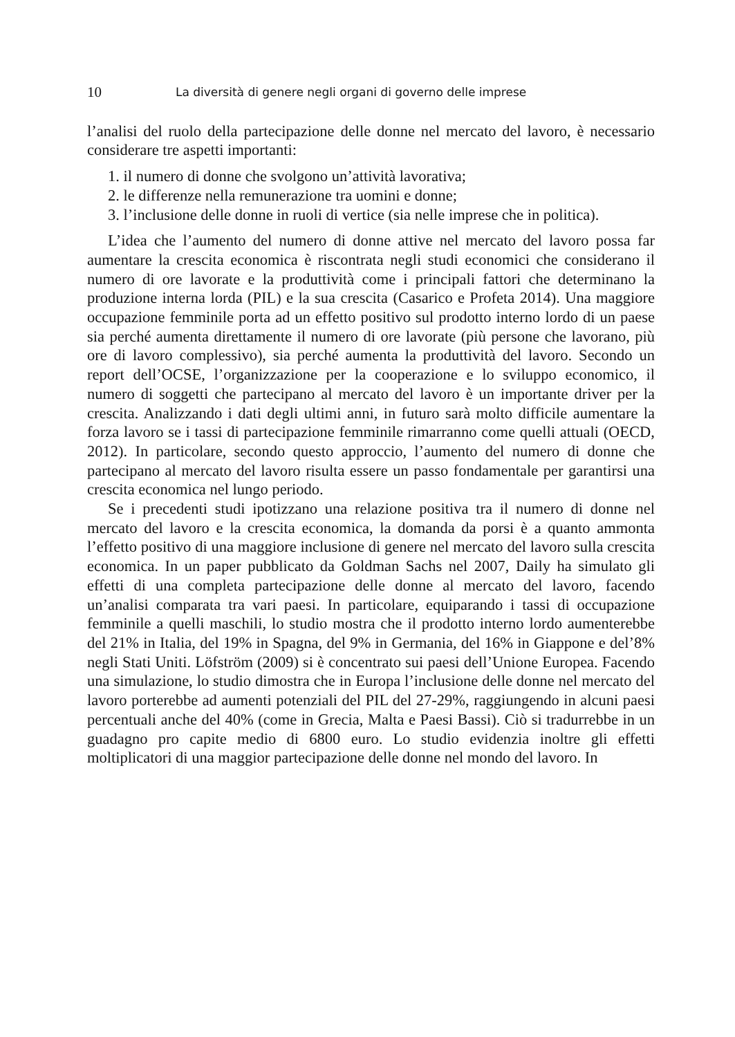10 La diversità di genere negli organi di governo delle imprese
l’analisi del ruolo della partecipazione delle donne nel mercato del lavoro, è necessario considerare tre aspetti importanti:
1. il numero di donne che svolgono un’attività lavorativa;
2. le differenze nella remunerazione tra uomini e donne;
3. l’inclusione delle donne in ruoli di vertice (sia nelle imprese che in politica).
L’idea che l’aumento del numero di donne attive nel mercato del lavoro possa far aumentare la crescita economica è riscontrata negli studi economici che considerano il numero di ore lavorate e la produttività come i principali fattori che determinano la produzione interna lorda (PIL) e la sua crescita (Casarico e Profeta 2014). Una maggiore occupazione femminile porta ad un effetto positivo sul prodotto interno lordo di un paese sia perché aumenta direttamente il numero di ore lavorate (più persone che lavorano, più ore di lavoro complessivo), sia perché aumenta la produttività del lavoro. Secondo un report dell’OCSE, l’organizzazione per la cooperazione e lo sviluppo economico, il numero di soggetti che partecipano al mercato del lavoro è un importante driver per la crescita. Analizzando i dati degli ultimi anni, in futuro sarà molto difficile aumentare la forza lavoro se i tassi di partecipazione femminile rimarranno come quelli attuali (OECD, 2012). In particolare, secondo questo approccio, l’aumento del numero di donne che partecipano al mercato del lavoro risulta essere un passo fondamentale per garantirsi una crescita economica nel lungo periodo.
Se i precedenti studi ipotizzano una relazione positiva tra il numero di donne nel mercato del lavoro e la crescita economica, la domanda da porsi è a quanto ammonta l’effetto positivo di una maggiore inclusione di genere nel mercato del lavoro sulla crescita economica. In un paper pubblicato da Goldman Sachs nel 2007, Daily ha simulato gli effetti di una completa partecipazione delle donne al mercato del lavoro, facendo un’analisi comparata tra vari paesi. In particolare, equiparando i tassi di occupazione femminile a quelli maschili, lo studio mostra che il prodotto interno lordo aumenterebbe del 21% in Italia, del 19% in Spagna, del 9% in Germania, del 16% in Giappone e del’8% negli Stati Uniti. Löfström (2009) si è concentrato sui paesi dell’Unione Europea. Facendo una simulazione, lo studio dimostra che in Europa l’inclusione delle donne nel mercato del lavoro porterebbe ad aumenti potenziali del PIL del 27-29%, raggiungendo in alcuni paesi percentuali anche del 40% (come in Grecia, Malta e Paesi Bassi). Ciò si tradurrebbe in un guadagno pro capite medio di 6800 euro. Lo studio evidenzia inoltre gli effetti moltiplicatori di una maggior partecipazione delle donne nel mondo del lavoro. In